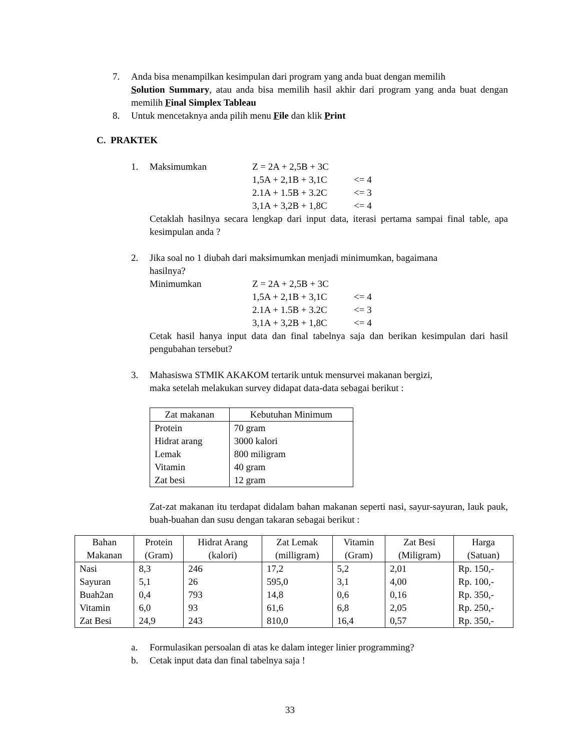7. Anda bisa menampilkan kesimpulan dari program yang anda buat dengan memilih
Solution Summary, atau anda bisa memilih hasil akhir dari program yang anda buat dengan memilih Final Simplex Tableau
8. Untuk mencetaknya anda pilih menu File dan klik Print
C. PRAKTEK
1. Maksimumkan Z = 2A + 2,5B + 3C
1,5A + 2,1B + 3,1C <= 4
2.1A + 1.5B + 3.2C <= 3
3,1A + 3,2B + 1,8C <= 4
Cetaklah hasilnya secara lengkap dari input data, iterasi pertama sampai final table, apa kesimpulan anda ?
2. Jika soal no 1 diubah dari maksimumkan menjadi minimumkan, bagaimana
hasilnya?
Minimumkan Z = 2A + 2,5B + 3C
1,5A + 2,1B + 3,1C <= 4
2.1A + 1.5B + 3.2C <= 3
3,1A + 3,2B + 1,8C <= 4
Cetak hasil hanya input data dan final tabelnya saja dan berikan kesimpulan dari hasil pengubahan tersebut?
3. Mahasiswa STMIK AKAKOM tertarik untuk mensurvei makanan bergizi,
maka setelah melakukan survey didapat data-data sebagai berikut :
| Zat makanan | Kebutuhan Minimum |
| --- | --- |
| Protein Hidrat arang Lemak Vitamin Zat besi | 70 gram 3000 kalori 800 miligram 40 gram 12 gram |
Zat-zat makanan itu terdapat didalam bahan makanan seperti nasi, sayur-sayuran, lauk pauk, buah-buahan dan susu dengan takaran sebagai berikut :
| Bahan Makanan | Protein (Gram) | Hidrat Arang (kalori) | Zat Lemak (milligram) | Vitamin (Gram) | Zat Besi (Miligram) | Harga (Satuan) |
| --- | --- | --- | --- | --- | --- | --- |
| Nasi Sayuran Buah2an Vitamin Zat Besi | 8,3 5,1 0,4 6,0 24,9 | 246 26 793 93 243 | 17,2 595,0 14,8 61,6 810,0 | 5,2 3,1 0,6 6,8 16,4 | 2,01 4,00 0,16 2,05 0,57 | Rp. 150,- Rp. 100,- Rp. 350,- Rp. 250,- Rp. 350,- |
a. Formulasikan persoalan di atas ke dalam integer linier programming?
b. Cetak input data dan final tabelnya saja !
33